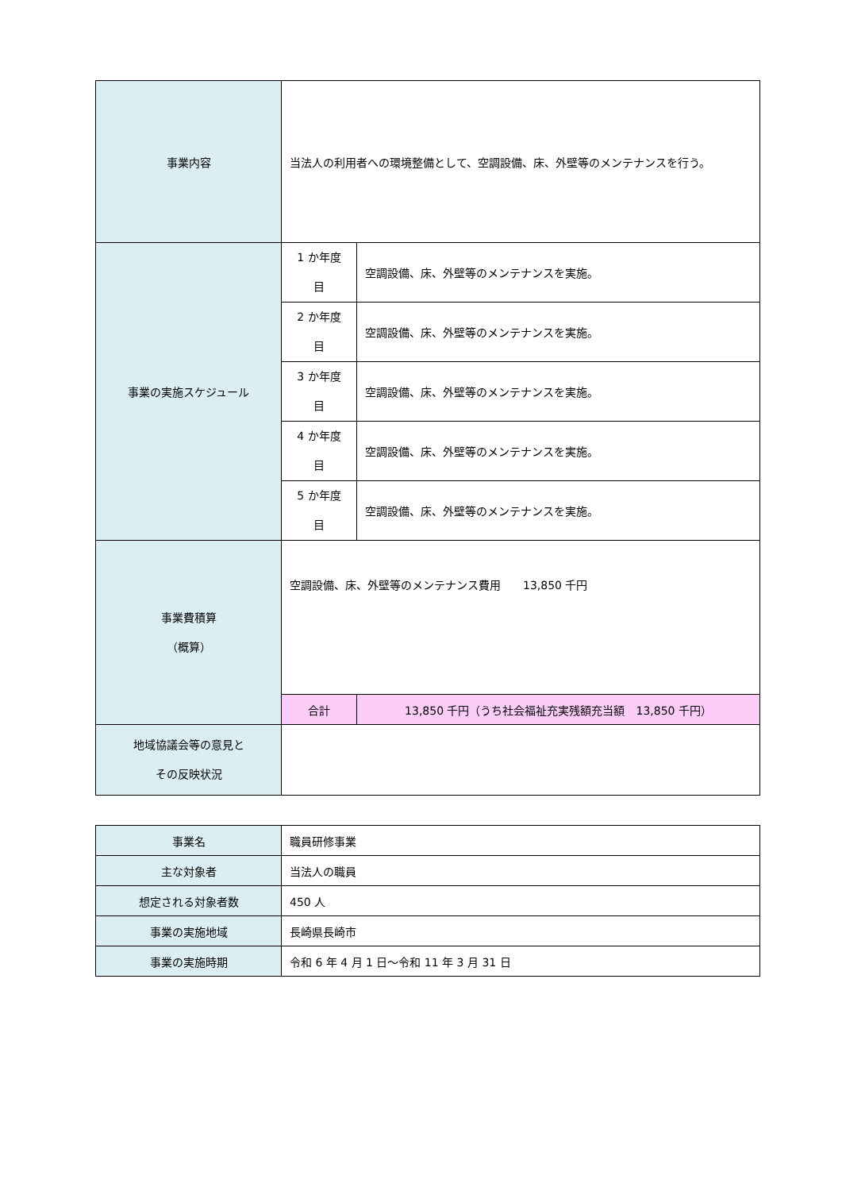| 事業内容 | 当法人の利用者への環境整備として、空調設備、床、外壁等のメンテナンスを行う。 | | |
| 事業の実施スケジュール | 1 か年度 目 | 空調設備、床、外壁等のメンテナンスを実施。 | |
| | 2 か年度 目 | 空調設備、床、外壁等のメンテナンスを実施。 | |
| | 3 か年度 目 | 空調設備、床、外壁等のメンテナンスを実施。 | |
| | 4 か年度 目 | 空調設備、床、外壁等のメンテナンスを実施。 | |
| | 5 か年度 目 | 空調設備、床、外壁等のメンテナンスを実施。 | |
| 事業費積算 （概算） | 空調設備、床、外壁等のメンテナンス費用 13,850 千円 | | |
| | 合計 | | 13,850 千円（うち社会福祉充実残額充当額 13,850 千円） |
| 地域協議会等の意見と その反映状況 | | | |
| 事業名 | 職員研修事業 |
| 主な対象者 | 当法人の職員 |
| 想定される対象者数 | 450 人 |
| 事業の実施地域 | 長崎県長崎市 |
| 事業の実施時期 | 令和 6 年 4 月 1 日～令和 11 年 3 月 31 日 |